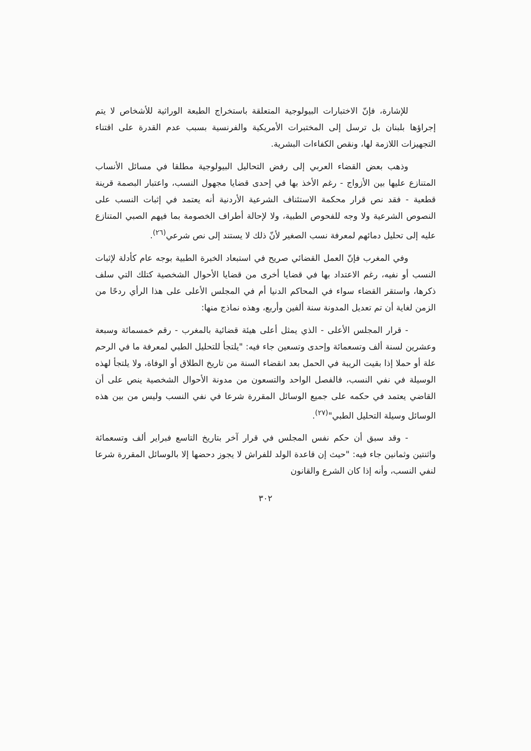للإشارة، فإنّ الاختبارات البيولوجية المتعلقة باستخراج الطبعة الوراثية للأشخاص لا يتم إجراؤها بلبنان بل ترسل إلى المختبرات الأمريكية والفرنسية بسبب عدم القدرة على اقتناء التجهيزات اللازمة لها، ونقص الكفاءات البشرية.
وذهب بعض القضاء العربي إلى رفض التحاليل البيولوجية مطلقا في مسائل الأنساب المتنازع عليها بين الأزواج - رغم الأخذ بها في إحدى قضايا مجهول النسب، واعتبار البصمة قرينة قطعية - فقد نص قرار محكمة الاستئناف الشرعية الأردنية أنه يعتمد في إثبات النسب على النصوص الشرعية ولا وجه للفحوص الطبية، ولا لإحالة أطراف الخصومة بما فيهم الصبي المتنازع عليه إلى تحليل دمائهم لمعرفة نسب الصغير لأنّ ذلك لا يستند إلى نص شرعي<sup>(٢٦)</sup>.
وفي المغرب فإنّ العمل القضائي صريح في استبعاد الخبرة الطبية بوجه عام كأدلة لإثبات النسب أو نفيه، رغم الاعتداد بها في قضايا أخرى من قضايا الأحوال الشخصية كتلك التي سلف ذكرها، واستقر القضاء سواء في المحاكم الدنيا أم في المجلس الأعلى على هذا الرأي ردحًا من الزمن لغاية أن تم تعديل المدونة سنة ألفين وأربع، وهذه نماذج منها:
- قرار المجلس الأعلى - الذي يمثل أعلى هيئة قضائية بالمغرب - رقم خمسمائة وسبعة وعشرين لسنة ألف وتسعمائة وإحدى وتسعين جاء فيه: "يلتجأ للتحليل الطبي لمعرفة ما في الرحم علة أو حملا إذا بقيت الريبة في الحمل بعد انقضاء السنة من تاريخ الطلاق أو الوفاة، ولا يلتجأ لهذه الوسيلة في نفي النسب، فالفصل الواحد والتسعون من مدونة الأحوال الشخصية ينص على أن القاضي يعتمد في حكمه على جميع الوسائل المقررة شرعا في نفي النسب وليس من بين هذه الوسائل وسيلة التحليل الطبي"<sup>(٢٧)</sup>.
- وقد سبق أن حكم نفس المجلس في قرار آخر بتاريخ التاسع فبراير ألف وتسعمائة واثنتين وثمانين جاء فيه: "حيث إن قاعدة الولد للفراش لا يجوز دحضها إلا بالوسائل المقررة شرعا لنفي النسب، وأنه إذا كان الشرع والقانون
٣٠٢